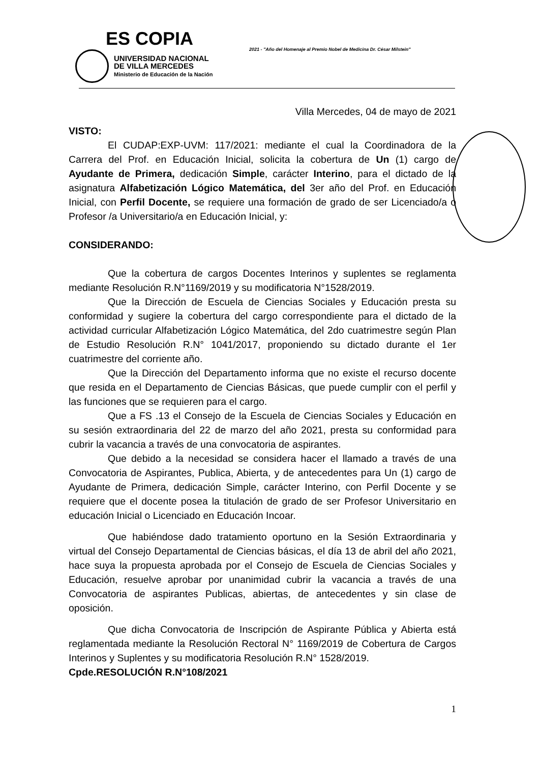ES COPIA
UNIVERSIDAD NACIONAL
DE VILLA MERCEDES
Ministerio de Educación de la Nación
2021 - "Año del Homenaje al Premio Nobel de Medicina Dr. César Milstein"
Villa Mercedes, 04 de mayo de 2021
VISTO:
El CUDAP:EXP-UVM: 117/2021: mediante el cual la Coordinadora de la Carrera del Prof. en Educación Inicial, solicita la cobertura de Un (1) cargo de Ayudante de Primera, dedicación Simple, carácter Interino, para el dictado de la asignatura Alfabetización Lógico Matemática, del 3er año del Prof. en Educación Inicial, con Perfil Docente, se requiere una formación de grado de ser Licenciado/a o Profesor /a Universitario/a en Educación Inicial, y:
CONSIDERANDO:
Que la cobertura de cargos Docentes Interinos y suplentes se reglamenta mediante Resolución R.N°1169/2019 y su modificatoria N°1528/2019.
Que la Dirección de Escuela de Ciencias Sociales y Educación presta su conformidad y sugiere la cobertura del cargo correspondiente para el dictado de la actividad curricular Alfabetización Lógico Matemática, del 2do cuatrimestre según Plan de Estudio Resolución R.N° 1041/2017, proponiendo su dictado durante el 1er cuatrimestre del corriente año.
Que la Dirección del Departamento informa que no existe el recurso docente que resida en el Departamento de Ciencias Básicas, que puede cumplir con el perfil y las funciones que se requieren para el cargo.
Que a FS .13 el Consejo de la Escuela de Ciencias Sociales y Educación en su sesión extraordinaria del 22 de marzo del año 2021, presta su conformidad para cubrir la vacancia a través de una convocatoria de aspirantes.
Que debido a la necesidad se considera hacer el llamado a través de una Convocatoria de Aspirantes, Publica, Abierta, y de antecedentes para Un (1) cargo de Ayudante de Primera, dedicación Simple, carácter Interino, con Perfil Docente y se requiere que el docente posea la titulación de grado de ser Profesor Universitario en educación Inicial o Licenciado en Educación Incoar.
Que habiéndose dado tratamiento oportuno en la Sesión Extraordinaria y virtual del Consejo Departamental de Ciencias básicas, el día 13 de abril del año 2021, hace suya la propuesta aprobada por el Consejo de Escuela de Ciencias Sociales y Educación, resuelve aprobar por unanimidad cubrir la vacancia a través de una Convocatoria de aspirantes Publicas, abiertas, de antecedentes y sin clase de oposición.
Que dicha Convocatoria de Inscripción de Aspirante Pública y Abierta está reglamentada mediante la Resolución Rectoral N° 1169/2019 de Cobertura de Cargos Interinos y Suplentes y su modificatoria Resolución R.N° 1528/2019.
Cpde.RESOLUCIÓN R.N°108/2021
1